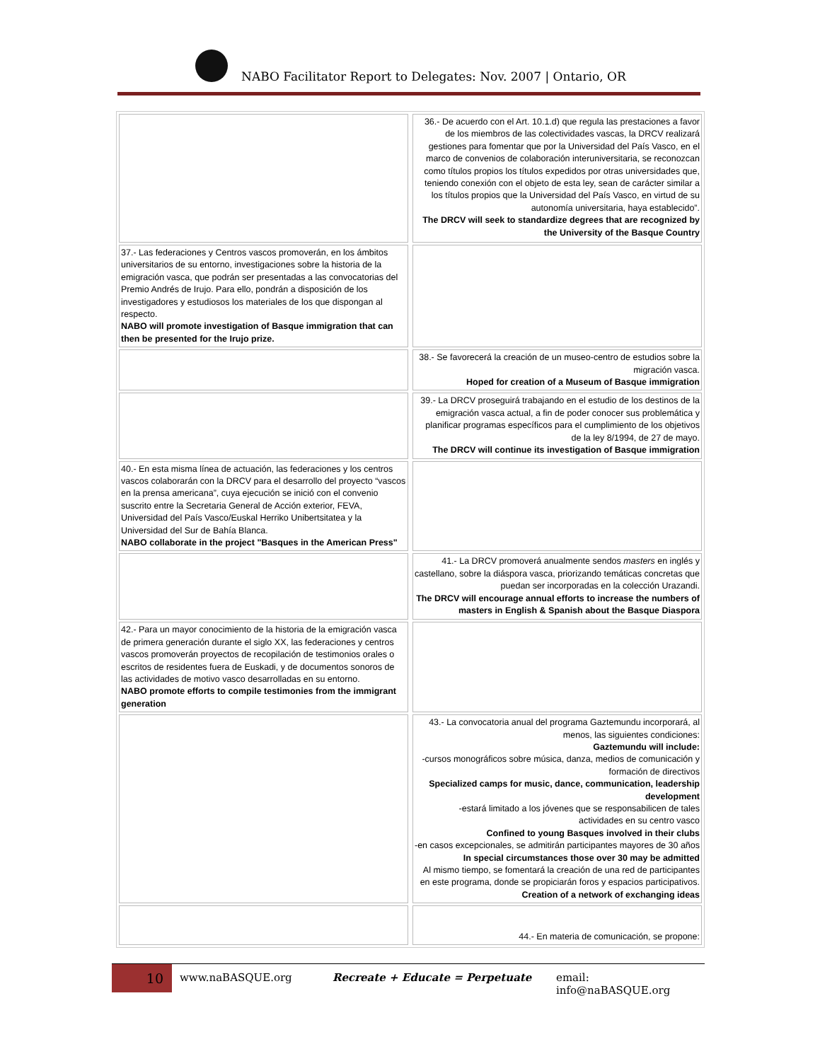NABO Facilitator Report to Delegates: Nov. 2007 | Ontario, OR
| | | 36.- De acuerdo con el Art. 10.1.d) que regula las prestaciones a favor de los miembros de las colectividades vascas, la DRCV realizará gestiones para fomentar que por la Universidad del País Vasco, en el marco de convenios de colaboración interuniversitaria, se reconozcan como títulos propios los títulos expedidos por otras universidades que, teniendo conexión con el objeto de esta ley, sean de carácter similar a los títulos propios que la Universidad del País Vasco, en virtud de su autonomía universitaria, haya establecido”. The DRCV will seek to standardize degrees that are recognized by the University of the Basque Country |
| 37.- Las federaciones y Centros vascos promoverán, en los ámbitos universitarios de su entorno, investigaciones sobre la historia de la emigración vasca, que podrán ser presentadas a las convocatorias del Premio Andrés de Irujo. Para ello, pondrán a disposición de los investigadores y estudiosos los materiales de los que dispongan al respecto. NABO will promote investigation of Basque immigration that can then be presented for the Irujo prize. | | |
| | | 38.- Se favorecerá la creación de un museo-centro de estudios sobre la migración vasca. Hoped for creation of a Museum of Basque immigration |
| | | 39.- La DRCV proseguirá trabajando en el estudio de los destinos de la emigración vasca actual, a fin de poder conocer sus problemática y planificar programas específicos para el cumplimiento de los objetivos de la ley 8/1994, de 27 de mayo. The DRCV will continue its investigation of Basque immigration |
| 40.- En esta misma línea de actuación, las federaciones y los centros vascos colaborarán con la DRCV para el desarrollo del proyecto “vascos en la prensa americana”, cuya ejecución se inició con el convenio suscrito entre la Secretaria General de Acción exterior, FEVA, Universidad del País Vasco/Euskal Herriko Unibertsitatea y la Universidad del Sur de Bahía Blanca. NABO collaborate in the project "Basques in the American Press" | | |
| | | 41.- La DRCV promoverá anualmente sendos masters en inglés y castellano, sobre la diáspora vasca, priorizando temáticas concretas que puedan ser incorporadas en la colección Urazandi. The DRCV will encourage annual efforts to increase the numbers of masters in English & Spanish about the Basque Diaspora |
| 42.- Para un mayor conocimiento de la historia de la emigración vasca de primera generación durante el siglo XX, las federaciones y centros vascos promoverán proyectos de recopilación de testimonios orales o escritos de residentes fuera de Euskadi, y de documentos sonoros de las actividades de motivo vasco desarrolladas en su entorno. NABO promote efforts to compile testimonies from the immigrant generation | | |
| | | 43.- La convocatoria anual del programa Gaztemundu incorporará, al menos, las siguientes condiciones: Gaztemundu will include: -cursos monográficos sobre música, danza, medios de comunicación y formación de directivos Specialized camps for music, dance, communication, leadership development -estará limitado a los jóvenes que se responsabilicen de tales actividades en su centro vasco Confined to young Basques involved in their clubs -en casos excepcionales, se admitirán participantes mayores de 30 años In special circumstances those over 30 may be admitted Al mismo tiempo, se fomentará la creación de una red de participantes en este programa, donde se propiciarán foros y espacios participativos. Creation of a network of exchanging ideas |
| | | 44.- En materia de comunicación, se propone: |
10 www.naBASQUE.org Recreate + Educate = Perpetuate email: info@naBASQUE.org